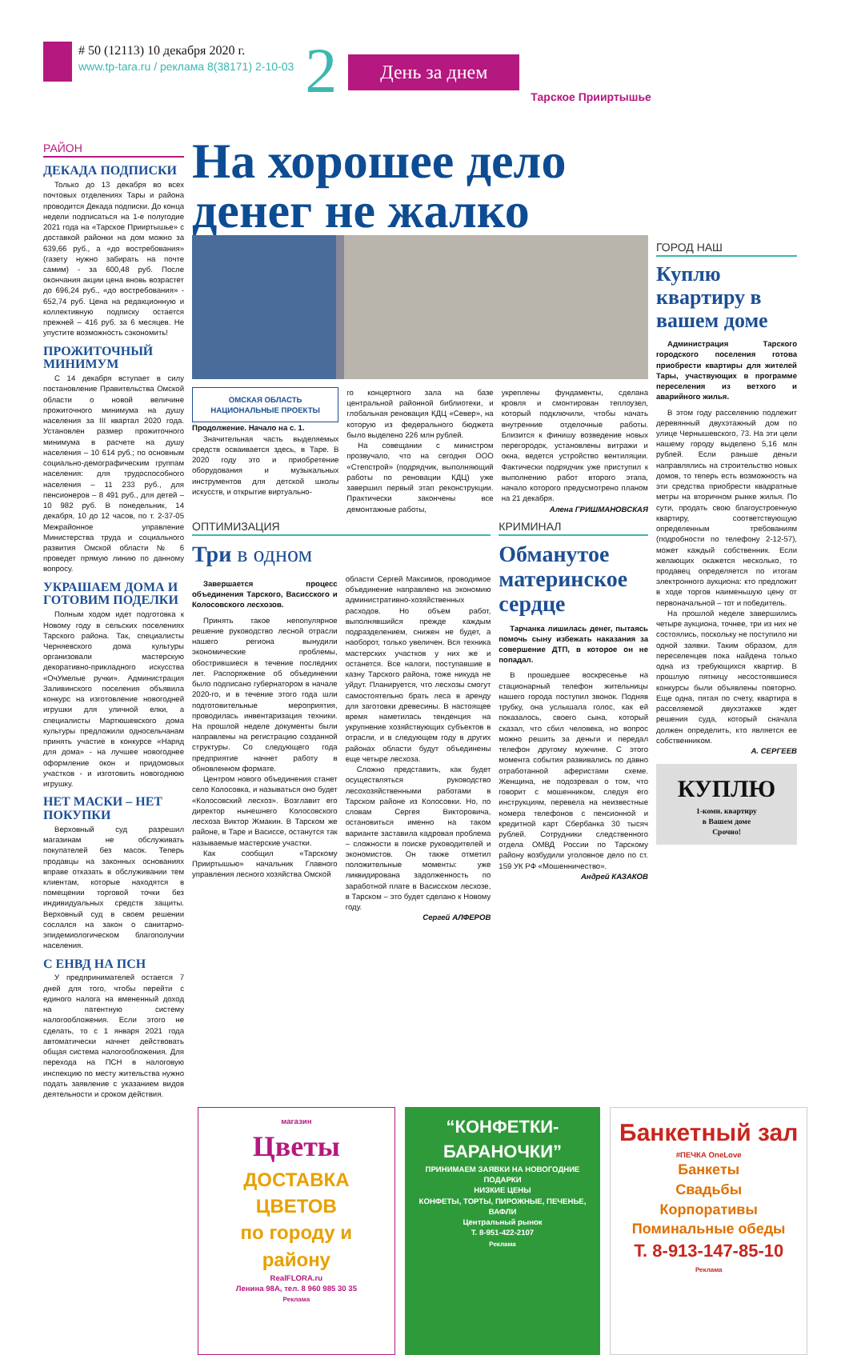# 50 (12113) 10 декабря 2020 г.
www.tp-tara.ru / реклама 8(38171) 2-10-03
2
День за днем
Тарское Прииртышье
РАЙОН
ДЕКАДА ПОДПИСКИ
Только до 13 декабря во всех почтовых отделениях Тары и района проводится Декада подписки. До конца недели подписаться на 1-е полугодие 2021 года на «Тарское Прииртышье» с доставкой районки на дом можно за 639,66 руб., а «до востребования» (газету нужно забирать на почте самим) - за 600,48 руб. После окончания акции цена вновь возрастет до 696,24 руб., «до востребования» - 652,74 руб. Цена на редакционную и коллективную подписку остается прежней – 416 руб. за 6 месяцев. Не упустите возможность сэкономить!
ПРОЖИТОЧНЫЙ МИНИМУМ
С 14 декабря вступает в силу постановление Правительства Омской области о новой величине прожиточного минимума на душу населения за III квартал 2020 года. Установлен размер прожиточного минимума в расчете на душу населения – 10 614 руб.; по основным социально-демографическим группам населения: для трудоспособного населения – 11 233 руб., для пенсионеров – 8 491 руб., для детей – 10 982 руб. В понедельник, 14 декабря, 10 до 12 часов, по т. 2-37-05 Межрайонное управление Министерства труда и социального развития Омской области № 6 проведет прямую линию по данному вопросу.
УКРАШАЕМ ДОМА И ГОТОВИМ ПОДЕЛКИ
Полным ходом идет подготовка к Новому году в сельских поселениях Тарского района. Так, специалисты Черняевского дома культуры организовали мастерскую декоративно-прикладного искусства «ОчУмелые ручки». Администрация Заливинского поселения объявила конкурс на изготовление новогодней игрушки для уличной елки, а специалисты Мартюшевского дома культуры предложили односельчанам принять участие в конкурсе «Наряд для дома» - на лучшее новогоднее оформление окон и придомовых участков - и изготовить новогоднюю игрушку.
НЕТ МАСКИ – НЕТ ПОКУПКИ
Верховный суд разрешил магазинам не обслуживать покупателей без масок. Теперь продавцы на законных основаниях вправе отказать в обслуживании тем клиентам, которые находятся в помещении торговой точки без индивидуальных средств защиты. Верховный суд в своем решении сослался на закон о санитарно-эпидемиологическом благополучии населения.
С ЕНВД НА ПСН
У предпринимателей остается 7 дней для того, чтобы перейти с единого налога на вмененный доход на патентную систему налогообложения. Если этого не сделать, то с 1 января 2021 года автоматически начнет действовать общая система налогообложения. Для перехода на ПСН в налоговую инспекцию по месту жительства нужно подать заявление с указанием видов деятельности и сроком действия.
На хорошее дело
денег не жалко
ОМСКАЯ ОБЛАСТЬ
НАЦИОНАЛЬНЫЕ ПРОЕКТЫ
Продолжение. Начало на с. 1.
Значительная часть выделяемых средств осваивается здесь, в Таре. В 2020 году это и приобретение оборудования и музыкальных инструментов для детской школы искусств, и открытие виртуально-
го концертного зала на базе центральной районной библиотеки, и глобальная реновация КДЦ «Север», на которую из федерального бюджета было выделено 226 млн рублей.
На совещании с министром прозвучало, что на сегодня ООО «Степстрой» (подрядчик, выполняющий работы по реновации КДЦ) уже завершил первый этап реконструкции. Практически закончены все демонтажные работы,
укреплены фундаменты, сделана кровля и смонтирован теплоузел, который подключили, чтобы начать внутренние отделочные работы. Близится к финишу возведение новых перегородок, установлены витражи и окна, ведется устройство вентиляции. Фактически подрядчик уже приступил к выполнению работ второго этапа, начало которого предусмотрено планом на 21 декабря.
Алена ГРИШМАНОВСКАЯ
ОПТИМИЗАЦИЯ
Три в одном
Завершается процесс объединения Тарского, Васисского и Колосовского лесхозов.
Принять такое непопулярное решение руководство лесной отрасли нашего региона вынудили экономические проблемы, обострившиеся в течение последних лет. Распоряжение об объединении было подписано губернатором в начале 2020-го, и в течение этого года шли подготовительные мероприятия, проводилась инвентаризация техники. На прошлой неделе документы были направлены на регистрацию созданной структуры. Со следующего года предприятие начнет работу в обновленном формате.
Центром нового объединения станет село Колосовка, и называться оно будет «Колосовский лесхоз». Возглавит его директор нынешнего Колосовского лесхоза Виктор Жмакин. В Тарском же районе, в Таре и Васиссе, останутся так называемые мастерские участки.
Как сообщил «Тарскому Прииртышью» начальник Главного управления лесного хозяйства Омской
области Сергей Максимов, проводимое объединение направлено на экономию административно-хозяйственных расходов. Но объем работ, выполнявшийся прежде каждым подразделением, снижен не будет, а наоборот, только увеличен. Вся техника мастерских участков у них же и останется. Все налоги, поступавшие в казну Тарского района, тоже никуда не уйдут. Планируется, что лесхозы смогут самостоятельно брать леса в аренду для заготовки древесины. В настоящее время наметилась тенденция на укрупнение хозяйствующих субъектов в отрасли, и в следующем году в других районах области будут объединены еще четыре лесхоза.
Сложно представить, как будет осуществляться руководство лесохозяйственными работами в Тарском районе из Колосовки. Но, по словам Сергея Викторовича, остановиться именно на таком варианте заставила кадровая проблема – сложности в поиске руководителей и экономистов. Он также отметил положительные моменты: уже ликвидирована задолженность по заработной плате в Васисском лесхозе, в Тарском – это будет сделано к Новому году.
Сергей АЛФЕРОВ
КРИМИНАЛ
Обманутое материнское сердце
Тарчанка лишилась денег, пытаясь помочь сыну избежать наказания за совершение ДТП, в которое он не попадал.
В прошедшее воскресенье на стационарный телефон жительницы нашего города поступил звонок. Подняв трубку, она услышала голос, как ей показалось, своего сына, который сказал, что сбил человека, но вопрос можно решить за деньги и передал телефон другому мужчине. С этого момента события развивались по давно отработанной аферистами схеме. Женщина, не подозревая о том, что говорит с мошенником, следуя его инструкциям, перевела на неизвестные номера телефонов с пенсионной и кредитной карт Сбербанка 30 тысяч рублей. Сотрудники следственного отдела ОМВД России по Тарскому району возбудили уголовное дело по ст. 159 УК РФ «Мошенничество».
Андрей КАЗАКОВ
ГОРОД НАШ
Куплю квартиру в вашем доме
Администрация Тарского городского поселения готова приобрести квартиры для жителей Тары, участвующих в программе переселения из ветхого и аварийного жилья.
В этом году расселению подлежит деревянный двухэтажный дом по улице Чернышевского, 73. На эти цели нашему городу выделено 5,16 млн рублей. Если раньше деньги направлялись на строительство новых домов, то теперь есть возможность на эти средства приобрести квадратные метры на вторичном рынке жилья. По сути, продать свою благоустроенную квартиру, соответствующую определенным требованиям (подробности по телефону 2-12-57), может каждый собственник. Если желающих окажется несколько, то продавец определяется по итогам электронного аукциона: кто предложит в ходе торгов наименьшую цену от первоначальной – тот и победитель.
На прошлой неделе завершились четыре аукциона, точнее, три из них не состоялись, поскольку не поступило ни одной заявки. Таким образом, для переселенцев пока найдена только одна из требующихся квартир. В прошлую пятницу несостоявшиеся конкурсы были объявлены повторно. Еще одна, пятая по счету, квартира в расселяемой двухэтажке ждет решения суда, который сначала должен определить, кто является ее собственником.
А. СЕРГЕЕВ
КУПЛЮ
1-комн. квартиру
в Вашем доме
Срочно!
магазин
Цветы
ДОСТАВКА ЦВЕТОВ
по городу и району
RealFLORA.ru
Ленина 98А, тел. 8 960 985 30 35
Реклама
“КОНФЕТКИ-БАРАНОЧКИ”
ПРИНИМАЕМ ЗАЯВКИ НА НОВОГОДНИЕ ПОДАРКИ
НИЗКИЕ ЦЕНЫ
КОНФЕТЫ, ТОРТЫ, ПИРОЖНЫЕ, ПЕЧЕНЬЕ, ВАФЛИ
Центральный рынок
Т. 8-951-422-2107
Реклама
Банкетный зал
#ПЕЧКА OneLove
Банкеты
Свадьбы
Корпоративы
Поминальные обеды
Т. 8-913-147-85-10
Реклама